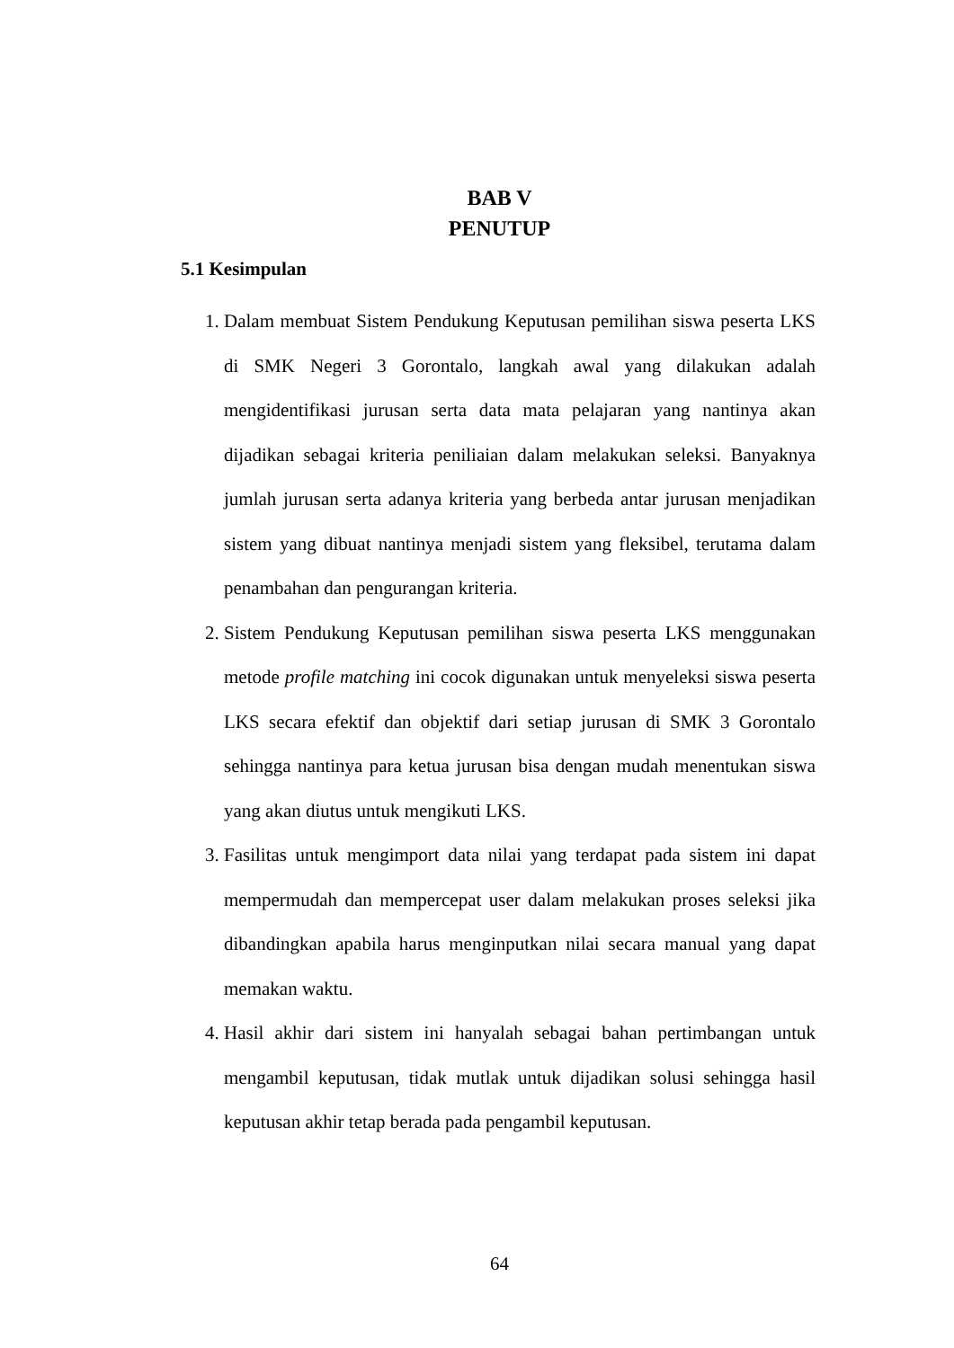BAB V
PENUTUP
5.1 Kesimpulan
1. Dalam membuat Sistem Pendukung Keputusan pemilihan siswa peserta LKS di SMK Negeri 3 Gorontalo, langkah awal yang dilakukan adalah mengidentifikasi jurusan serta data mata pelajaran yang nantinya akan dijadikan sebagai kriteria peniliaian dalam melakukan seleksi. Banyaknya jumlah jurusan serta adanya kriteria yang berbeda antar jurusan menjadikan sistem yang dibuat nantinya menjadi sistem yang fleksibel, terutama dalam penambahan dan pengurangan kriteria.
2. Sistem Pendukung Keputusan pemilihan siswa peserta LKS menggunakan metode profile matching ini cocok digunakan untuk menyeleksi siswa peserta LKS secara efektif dan objektif dari setiap jurusan di SMK 3 Gorontalo sehingga nantinya para ketua jurusan bisa dengan mudah menentukan siswa yang akan diutus untuk mengikuti LKS.
3. Fasilitas untuk mengimport data nilai yang terdapat pada sistem ini dapat mempermudah dan mempercepat user dalam melakukan proses seleksi jika dibandingkan apabila harus menginputkan nilai secara manual yang dapat memakan waktu.
4. Hasil akhir dari sistem ini hanyalah sebagai bahan pertimbangan untuk mengambil keputusan, tidak mutlak untuk dijadikan solusi sehingga hasil keputusan akhir tetap berada pada pengambil keputusan.
64